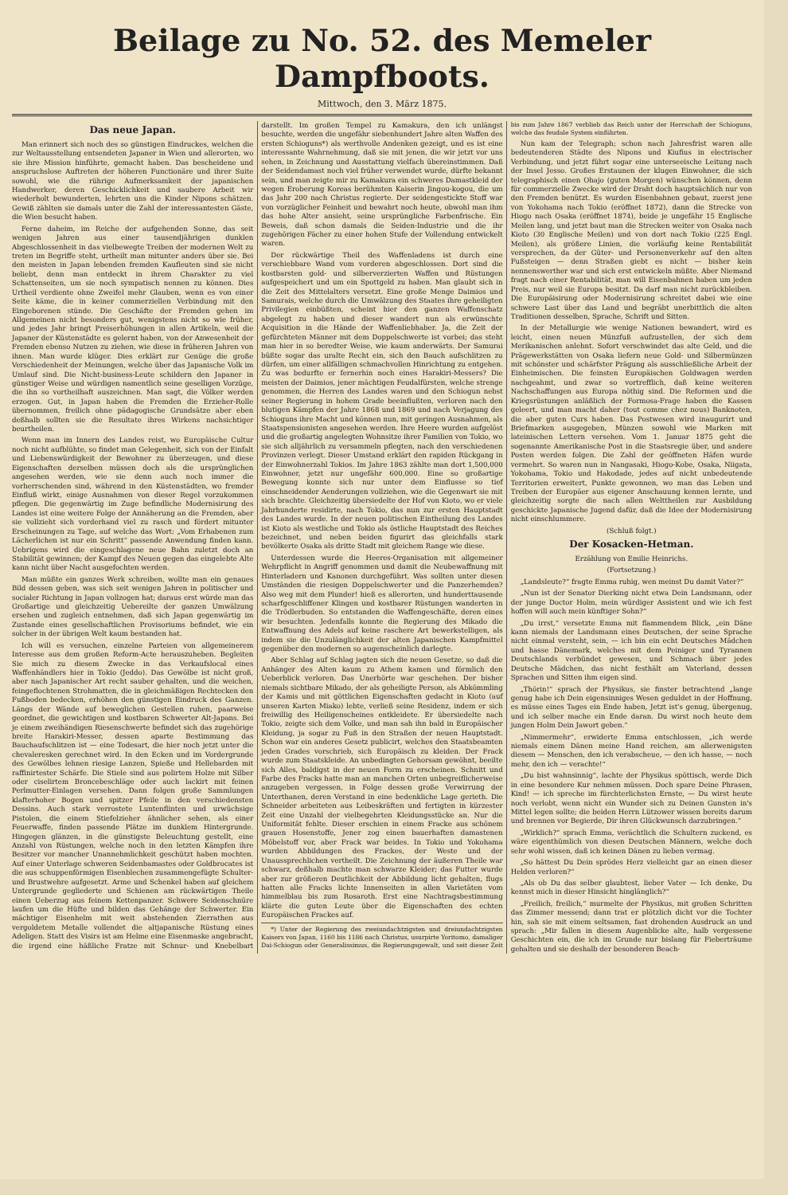Beilage zu No. 52. des Memeler Dampfboots.
Mittwoch, den 3. März 1875.
Das neue Japan.
Man erinnert sich noch des so günstigen Eindruckes, welchen die zur Weltausstellung entsendeten Japaner in Wien und allerorten, wo sie ihre Mission hinführte, gemacht haben. Das bescheidene und anspruchslose Auftreten der höheren Functionäre und ihrer Suite sowohl, wie die rührige Aufmerksamkeit der japanischen Handwerker, deren Geschicklichkeit und saubere Arbeit wir wiederholt bewunderten, lehrten uns die Kinder Nipons schätzen. Gewiß zählten sie damals unter die Zahl der interessantesten Gäste, die Wien besucht haben.
Ferne daheim, im Reiche der aufgehenden Sonne, das seit wenigen Jahren aus einer tausendjährigen dunklen Abgeschlossenheit in das vielbewegte Treiben der modernen Welt zu treten im Begriffe steht, urtheilt man mitunter anders über sie. Bei den meisten in Japan lebenden fremden Kaufleuten sind sie nicht beliebt, denn man entdeckt in ihrem Charakter zu viel Schattenseiten, um sie noch sympatisch nennen zu können. Dies Urtheil verdiente ohne Zweifel mehr Glauben, wenn es von einer Seite käme, die in keiner commerziellen Verbindung mit den Eingeborenen stünde. Die Geschäfte der Fremden gehen im Allgemeinen nicht besonders gut, wenigstens nicht so wie früher, und jedes Jahr bringt Preiserhöhungen in allen Artikeln, weil die Japaner der Küstenstädte es gelernt haben, von der Anwesenheit der Fremden ebenso Nutzen zu ziehen, wie diese in früheren Jahren von ihnen. Man wurde klüger. Dies erklärt zur Genüge die große Verschiedenheit der Meinungen, welche über das Japanische Volk im Umlauf sind. Die Nicht-business-Leute schildern den Japaner in günstiger Weise und würdigen namentlich seine geselligen Vorzüge, die ihn so vortheilhaft auszeichnen. Man sagt, die Völker werden erzogen. Gut, in Japan haben die Fremden die Erzieher-Rolle übernommen, freilich ohne pädagogische Grundsätze aber eben deßhalb sollten sie die Resultate ihres Wirkens nachsichtiger beurtheilen.
Wenn man im Innern des Landes reist, wo Europäische Cultur noch nicht aufblühte, so findet man Gelegenheit, sich von der Einfalt und Liebenswürdigkeit der Bewohner zu überzeugen, und diese Eigenschaften derselben müssen doch als die ursprünglichen angesehen werden, wie sie denn auch noch immer die vorherrschenden sind, während in den Küstenstädten, wo fremder Einfluß wirkt, einige Ausnahmen von dieser Regel vorzukommen pflegen. Die gegenwärtig im Zuge befindliche Modernisirung des Landes ist eine weitere Folge der Annäherung an die Fremden, aber sie vollzieht sich vorderhand viel zu rasch und fördert mitunter Erscheinungen zu Tage, auf welche das Wort: „Vom Erhabenen zum Lächerlichen ist nur ein Schritt“ passende Anwendung finden kann. Uebrigens wird die eingeschlagene neue Bahn zuletzt doch an Stabilität gewinnen; der Kampf des Neuen gegen das eingelebte Alte kann nicht über Nacht ausgefochten werden.
Man müßte ein ganzes Werk schreiben, wollte man ein genaues Bild dessen geben, was sich seit wenigen Jahren in politischer und socialer Richtung in Japan vollzogen hat; daraus erst würde man das Großartige und gleichzeitig Uebereilte der ganzen Umwälzung ersehen und zugleich entnehmen, daß sich Japan gegenwärtig im Zustande eines gesellschaftlichen Provisoriums befindet, wie ein solcher in der übrigen Welt kaum bestanden hat.
Ich will es versuchen, einzelne Parteien von allgemeinerem Interesse aus dem großen Reform-Acte herauszuheben. Begleiten Sie mich zu diesem Zwecke in das Verkaufslocal eines Waffenhändlers hier in Tokio (Jeddo). Das Gewölbe ist nicht groß, aber nach Japanischer Art recht sauber gehalten, und die weichen, feingeflochtenen Strohmatten, die in gleichmäßigen Rechtecken den Fußboden bedecken, erhöhen den günstigen Eindruck des Ganzen. Längs der Wände auf beweglichen Gestellen ruhen, paarweise geordnet, die gewichtigen und kostbaren Schwerter Alt-Japans. Bei je einem zweihändigen Riesenschwerte befindet sich das zugehörige breite Harakiri-Messer, dessen aparte Bestimmung das Bauchaufschlitzen ist — eine Todesart, die hier noch jetzt unter die chevaleresken gerechnet wird. In den Ecken und im Vordergrunde des Gewölbes lehnen riesige Lanzen, Spieße und Hellebarden mit raffinirtester Schärfe. Die Stiele sind aus polirtem Holze mit Silber oder ciselirtem Broncebeschläge oder auch lackirt mit feinen Perlmutter-Einlagen versehen. Dann folgen große Sammlungen klafterhoher Bogen und spitzer Pfeile in den verschiedensten Dessins. Auch stark verrostete Luntenflinten und urwüchsige Pistolen, die einem Stiefelzieher ähnlicher sehen, als einer Feuerwaffe, finden passende Plätze im dunklem Hintergrunde. Hingegen glänzen, in die günstigste Beleuchtung gestellt, eine Anzahl von Rüstungen, welche noch in den letzten Kämpfen ihre Besitzer vor mancher Unannehmlichkeit geschützt haben mochten. Auf einer Unterlage schweren Seidenbamastes oder Goldbrocates ist die aus schuppenförmigen Eisenblechen zusammengefügte Schulter- und Brustwehre aufgesetzt. Arme und Schenkel haben auf gleichem Untergrunde gegliederte und Schienen am rückwärtigen Theile einen Ueberzug aus feinem Kettenpanzer. Schwere Seidenschnüre laufen um die Hüfte und bilden das Gehänge der Schwerter. Ein mächtiger Eisenhelm mit weit abstehenden Zierrathen aus vergoldetem Metalle vollendet die altjapanische Rüstung eines Adeligen. Statt des Visirs ist am Helme eine Eisenmaske angebracht, die irgend eine häßliche Fratze mit Schnur- und Knebelbart darstellt. Im großen Tempel zu Kamakura, den ich unlängst besuchte, werden die ungefähr siebenhundert Jahre alten Waffen des ersten Schioguns*) als werthvolle Andenken gezeigt, und es ist eine interessante Wahrnehmung, daß sie mit jenen, die wir jetzt vor uns sehen, in Zeichnung und Ausstattung vielfach übereinstimmen. Daß der Seidendamast noch viel früher verwendet wurde, dürfte bekannt sein, und man zeigte mir zu Kamakura ein schweres Damastkleid der wegen Eroberung Koreas berühmten Kaiserin Jingou-kogou, die um das Jahr 200 nach Christus regierte. Der seidengestickte Stoff war von vorzüglicher Feinheit und bewahrt noch heute, obwohl man ihm das hohe Alter ansieht, seine ursprüngliche Farbenfrische. Ein Beweis, daß schon damals die Seiden-Industrie und die ihr zugehörigen Fächer zu einer hohen Stufe der Vollendung entwickelt waren.
Der rückwärtige Theil des Waffenladens ist durch eine verschiebbare Wand vom vorderen abgeschlossen. Dort sind die kostbarsten gold- und silberverzierten Waffen und Rüstungen aufgespeichert und um ein Spottgeld zu haben. Man glaubt sich in die Zeit des Mittelalters versetzt. Eine große Menge Daimios und Samurais, welche durch die Umwälzung des Staates ihre geheiligten Privilegien einbüßten, scheint hier den ganzen Waffenschatz abgelegt zu haben und dieser wandert nun als erwünschte Acquisition in die Hände der Waffenliebhaber. Ja, die Zeit der gefürchteten Männer mit dem Doppelschwerte ist vorbei; das steht man hier in so beredter Weise, wie kaum anderwärts. Der Samurai büßte sogar das uralte Recht ein, sich den Bauch aufschlitzen zu dürfen, um einer allfälligen schmachvollen Hinrichtung zu entgehen. Zu was bedurfte er fernerhin noch eines Harakiri-Messers? Die meisten der Daimios, jener mächtigen Feudalfürsten, welche strenge genommen, die Herren des Landes waren und den Schiogun nebst seiner Regierung in hohem Grade beeinflußten, verloren nach den blutigen Kämpfen der Jahre 1868 und 1869 und nach Verjagung des Schioguns ihre Macht und können nun, mit geringen Ausnahmen, als Staatspensionisten angesehen werden. Ihre Heere wurden aufgelöst und die großartig angelegten Wohnsitze ihrer Familien von Tokio, wo sie sich alljährlich zu versammeln pflegten, nach den verschiedenen Provinzen verlegt. Dieser Umstand erklärt den rapiden Rückgang in der Einwohnerzahl Tokios. Im Jahre 1863 zählte man dort 1,500,000 Einwohner, jetzt nur ungefähr 600,000. Eine so großartige Bewegung konnte sich nur unter dem Einflusse so tief einschneidender Aenderungen vollziehen, wie die Gegenwart sie mit sich brachte. Gleichzeitig übersiedelte der Hof von Kioto, wo er viele Jahrhunderte residirte, nach Tokio, das nun zur ersten Hauptstadt des Landes wurde. In der neuen politischen Eintheilung des Landes ist Kioto als westliche und Tokio als östliche Hauptstadt des Reiches bezeichnet, und neben beiden figurirt das gleichfalls stark bevölkerte Osaka als dritte Stadt mit gleichem Range wie diese.
Unterdessen wurde die Heeres-Organisation mit allgemeiner Wehrpflicht in Angriff genommen und damit die Neubewaffnung mit Hinterladern und Kanonen durchgeführt. Was sollten unter diesen Umständen die riesigen Doppelschwerter und die Panzerhemden? Also weg mit dem Plunder! hieß es allerorten, und hunderttausende scharfgeschliffener Klingen und kostbarer Rüstungen wanderten in die Trödlerbuden. So entstanden die Waffengeschäfte, deren eines wir besuchten. Jedenfalls konnte die Regierung des Mikado die Entwaffnung des Adels auf keine raschere Art bewerkstelligen, als indem sie die Unzulänglichkeit der alten Japanischen Kampfmittel gegenüber den modernen so augenscheinlich darlegte.
Aber Schlag auf Schlag jagten sich die neuen Gesetze, so daß die Anhänger des Alten kaum zu Athem kamen und förmlich den Ueberblick verloren. Das Unerhörte war geschehen. Der bisher niemals sichtbare Mikado, der als geheiligte Person, als Abkömmling der Kamis und mit göttlichen Eigenschaften gedacht in Kioto (auf unseren Karten Miako) lebte, verließ seine Residenz, indem er sich freiwillig des Heiligenscheines entkleidete. Er übersiedelte nach Tokio, zeigte sich dem Volke, und man sah ihn bald in Europäischer Kleidung, ja sogar zu Fuß in den Straßen der neuen Hauptstadt. Schon war ein anderes Gesetz publicirt, welches den Staatsbeamten jeden Grades vorschrieb, sich Europäisch zu kleiden. Der Frack wurde zum Staatskleide. An unbedingten Gehorsam gewöhnt, beeilte sich Alles, baldigst in der neuen Form zu erscheinen. Schnitt und Farbe des Fracks hatte man an manchen Orten unbegreiflicherweise anzugeben vergessen, in Folge dessen große Verwirrung der Unterthanen, deren Verstand in eine bedenkliche Lage gerieth. Die Schneider arbeiteten aus Leibeskräften und fertigten in kürzester Zeit eine Unzahl der vielbegehrten Kleidungsstücke an. Nur die Uniformität fehlte. Dieser erschien in einem Fracke aus schönem grauen Hosenstoffe, Jener zog einen bauerhaften damastenen Möbelstoff vor, aber Frack war beides. In Tokio und Yokohama wurden Abbildungen des Frackes, der Weste und der Unaussprechlichen vertheilt. Die Zeichnung der äußeren Theile war schwarz, deßhalb machte man schwarze Kleider; das Futter wurde aber zur größeren Deutlichkeit der Abbildung licht gehalten, flugs hatten alle Fracks lichte Innenseiten in allen Varietäten vom himmelblau bis zum Rosaroth. Erst eine Nachtragsbestimmung klärte die guten Leute über die Eigenschaften des echten Europäischen Frackes auf.
*) Unter der Regierung des zweiundachtzigsten und dreiundachtzigsten Kaisers von Japan, 1160 bis 1186 nach Christus, usurpirte Yoritomo, damaliger Dai-Schiogun oder Generalissimus, die Regierungsgewalt, und seit dieser Zeit bis zum Jahre 1867 verblieb das Reich unter der Herrschaft der Schioguns, welche das feudale System einführten.
Nun kam der Telegraph; schon nach Jahresfrist waren alle bedeutenderen Städte des Nipons und Kiufius in electrischer Verbindung, und jetzt führt sogar eine unterseeische Leitung nach der Insel Jesso. Großes Erstaunen der klugen Einwohner, die sich telegraphisch einen Ohajo (guten Morgen) wünschen können, denn für commerzielle Zwecke wird der Draht doch hauptsächlich nur von den Fremden benützt. Es wurden Eisenbahnen gebaut, zuerst jene von Yokohama nach Tokio (eröffnet 1872), dann die Strecke von Hiogo nach Osaka (eröffnet 1874), beide je ungefähr 15 Englische Meilen lang, und jetzt baut man die Strecken weiter von Osaka nach Kioto (30 Englische Meilen) und von dort nach Tokio (225 Engl. Meilen), als größere Linien, die vorläufig keine Rentabilität versprechen, da der Güter- und Personenverkehr auf den alten Fußsteigen — denn Straßen giebt es nicht — bisher kein nennenswerther war und sich erst entwickeln müßte. Aber Niemand fragt nach einer Rentabilität, man will Eisenbahnen haben um jeden Preis, nur weil sie Europa besitzt. Da darf man nicht zurückbleiben. Die Europäisirung oder Modernisirung schreitet dabei wie eine schwere Last über das Land und begräbt unerbittlich die alten Traditionen desselben, Sprache, Schrift und Sitten.
In der Metallurgie wie wenige Nationen bewandert, wird es leicht, einen neuen Münzfuß aufzustellen, der sich dem Merikanischen anlehnt. Sofort verschwindet das alte Geld, und die Prägewerkstätten von Osaka liefern neue Gold- und Silbermünzen mit schönster und schärfster Prägung als ausschließliche Arbeit der Einheimischen. Die feinsten Europäischen Goldwagen werden nachgeahmt, und zwar so vortrefflich, daß keine weiteren Nachschaffungen aus Europa nöthig sind. Die Reformen und die Kriegsrüstungen anläßlich der Formosa-Frage haben die Kassen geleert, und man macht daher (tout comme chez nous) Banknoten, die aber guten Curs haben. Das Postwesen wird inaugurirt und Briefmarken ausgegeben, Münzen sowohl wie Marken mit lateinischen Lettern versehen. Vom 1. Januar 1875 geht die sogenannte Amerikanische Post in die Staatsregie über, und andere Posten werden folgen. Die Zahl der geöffneten Häfen wurde vermehrt. So waren nun in Nangasaki, Hiogo-Kobe, Osaka, Niigata, Yokohama, Tokio und Hakodade, jedes auf nicht unbedeutende Territorien erweitert, Punkte gewonnen, wo man das Leben und Treiben der Europäer aus eigener Anschauung kennen lernte, und gleichzeitig sorgte die nach allen Welttheilen zur Ausbildung geschickte Japanische Jugend dafür, daß die Idee der Modernisirung nicht einschlummere.
(Schluß folgt.)
Der Kosacken-Hetman.
Erzählung von Emilie Heinrichs.
(Fortsetzung.)
„Landsleute?“ fragte Emma ruhig, wen meinst Du damit Vater?“
„Nun ist der Senator Dierking nicht etwa Dein Landsmann, oder der junge Doctor Holm, mein würdiger Assistent und wie ich fest hoffen will auch mein künftiger Sohn?“
„Du irrst,“ versetzte Emma mit flammendem Blick, „ein Däne kann niemals der Landsmann eines Deutschen, der seine Sprache nicht einmal versteht, sein, — ich bin ein echt Deutsches Mädchen und hasse Dänemark, welches mit dem Peiniger und Tyrannen Deutschlands verbündet gewesen, und Schmach über jedes Deutsche Mädchen, das nicht festhält am Vaterland, dessen Sprachen und Sitten ihm eigen sind.
„Thörin!“ sprach der Physikus, sie finster betrachtend „lange genug habe ich Dein eigensinniges Wesen geduldet in der Hoffnung, es müsse eines Tages ein Ende haben, Jetzt ist's genug, übergenug, und ich selber mache ein Ende daran. Du wirst noch heute dem jungen Holm Dein Jawort geben.“
„Nimmermehr“, erwiderte Emma entschlossen, „ich werde niemals einem Dänen meine Hand reichen, am allerwenigsten diesem — Menschen, den ich verabscheue, — den ich hasse, — noch mehr, den ich — verachte!“
„Du bist wahnsinnig“, lachte der Physikus spöttisch, werde Dich in eine besondere Kur nehmen müssen. Doch spare Deine Phrasen, Kind! — ich spreche im fürchterlichsten Ernste, — Du wirst heute noch verlobt, wenn nicht ein Wunder sich zu Deinen Gunsten in's Mittel legen sollte; die beiden Herrn Lützower wissen bereits darum und brennen vor Begierde, Dir ihren Glückwunsch darzubringen.“
„Wirklich?“ sprach Emma, verächtlich die Schultern zuckend, es wäre eigenthümlich von diesen Deutschen Männern, welche doch sehr wohl wissen, daß ich keinen Dänen zu lieben vermag.
„So hättest Du Dein sprödes Herz vielleicht gar an einen dieser Helden verloren?“
„Als ob Du das selber glaubtest, lieber Vater — Ich denke, Du kennst mich in dieser Hinsicht hinglänglich?“
„Freilich, freilich,“ murmelte der Physikus, mit großen Schritten das Zimmer messend; dann trat er plötzlich dicht vor die Tochter hin, sah sie mit einem seltsamen, fast drohenden Ausdruck an und sprach: „Mir fallen in diesem Augenblicke alte, halb vergessene Geschichten ein, die ich im Grunde nur bislang für Fieberträume gehalten und sie deshalb der besonderen Beach-